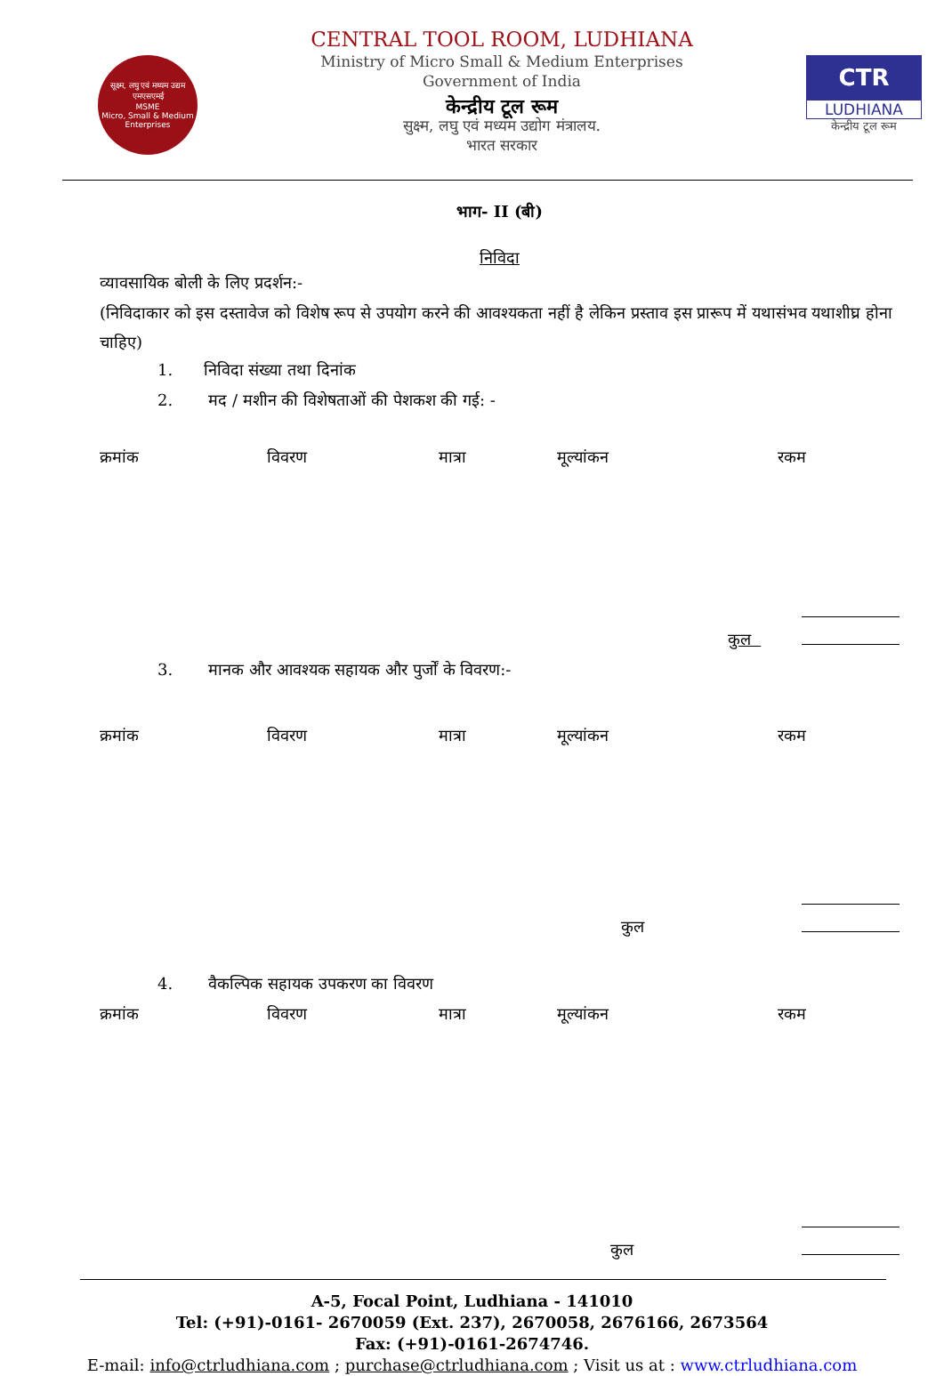सूक्ष्म, लघु एवं मध्यम उद्यम
एमएसएमई
MSME
Micro, Small & Medium Enterprises
CENTRAL TOOL ROOM, LUDHIANA
Ministry of Micro Small & Medium Enterprises
Government of India
केन्द्रीय टूल रूम
सुक्ष्म, लघु एवं मध्यम उद्योग मंत्रालय.
भारत सरकार
CTR
LUDHIANA
केन्द्रीय टूल रूम
भाग- II (बी)
निविदा
व्यावसायिक बोली के लिए प्रदर्शन:-
(निविदाकार को इस दस्तावेज को विशेष रूप से उपयोग करने की आवश्यकता नहीं है लेकिन प्रस्ताव इस प्रारूप में यथासंभव यथाशीघ्र होना चाहिए)
1. निविदा संख्या तथा दिनांक
2. मद / मशीन की विशेषताओं की पेशकश की गई: -
| क्रमांक | विवरण | मात्रा | मूल्यांकन | रकम |
| --- | --- | --- | --- | --- |
कुल
3. मानक और आवश्यक सहायक और पुर्जों के विवरण:-
| क्रमांक | विवरण | मात्रा | मूल्यांकन | रकम |
| --- | --- | --- | --- | --- |
कुल
4. वैकल्पिक सहायक उपकरण का विवरण
| क्रमांक | विवरण | मात्रा | मूल्यांकन | रकम |
| --- | --- | --- | --- | --- |
कुल
A-5, Focal Point, Ludhiana - 141010
Tel: (+91)-0161- 2670059 (Ext. 237), 2670058, 2676166, 2673564
Fax: (+91)-0161-2674746.
E-mail: info@ctrludhiana.com ; purchase@ctrludhiana.com ; Visit us at : www.ctrludhiana.com